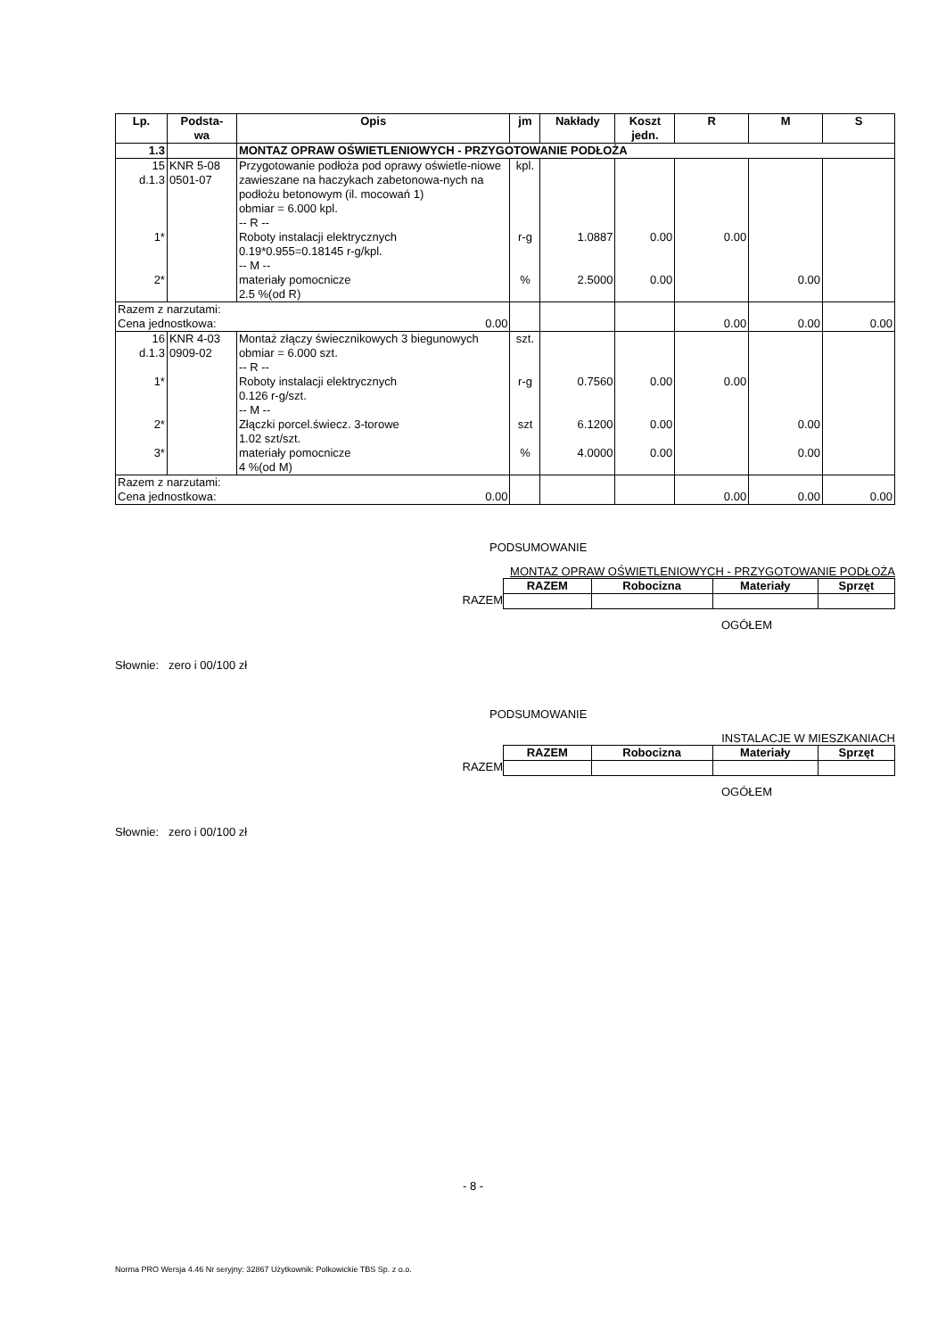| Lp. | Podsta- wa | Opis | jm | Nakłady | Koszt jedn. | R | M | S |
| --- | --- | --- | --- | --- | --- | --- | --- | --- |
| 1.3 | | MONTAZ OPRAW OŚWIETLENIOWYCH - PRZYGOTOWANIE PODŁOŻA | | | | | | |
| 15 d.1.3 1* 2* | KNR 5-08 0501-07 | Przygotowanie podłoża pod oprawy oświetle-niowe zawieszane na haczykach zabetonowa-nych na podłożu betonowym (il. mocowań 1) obmiar = 6.000 kpl. -- R -- Roboty instalacji elektrycznych 0.19*0.955=0.18145 r-g/kpl. -- M -- materiały pomocnicze 2.5 %(od R) | kpl. r-g % | 1.0887 2.5000 | 0.00 0.00 | 0.00 | 0.00 | |
| Razem z narzutami: 0.00 Cena jednostkowa: | | | | | | 0.00 | 0.00 | 0.00 |
| 16 d.1.3 1* 2* 3* | KNR 4-03 0909-02 | Montaż złączy świecznikowych 3 biegunowych obmiar = 6.000 szt. -- R -- Roboty instalacji elektrycznych 0.126 r-g/szt. -- M -- Złączki porcel.świecz. 3-torowe 1.02 szt/szt. materiały pomocnicze 4 %(od M) | szt. r-g szt % | 0.7560 6.1200 4.0000 | 0.00 0.00 0.00 | 0.00 | 0.00 0.00 | |
| Razem z narzutami: 0.00 Cena jednostkowa: | | | | | | 0.00 | 0.00 | 0.00 |
PODSUMOWANIE
MONTAZ OPRAW OŚWIETLENIOWYCH - PRZYGOTOWANIE PODŁOŻA
RAZEM
| RAZEM | Robocizna | Materiały | Sprzęt |
| --- | --- | --- | --- |
OGÓŁEM
Słownie: zero i 00/100 zł
PODSUMOWANIE
INSTALACJE W MIESZKANIACH
RAZEM
| RAZEM | Robocizna | Materiały | Sprzęt |
| --- | --- | --- | --- |
OGÓŁEM
Słownie: zero i 00/100 zł
- 8 -
Norma PRO Wersja 4.46 Nr seryjny: 32867 Użytkownik: Polkowickie TBS Sp. z o.o.